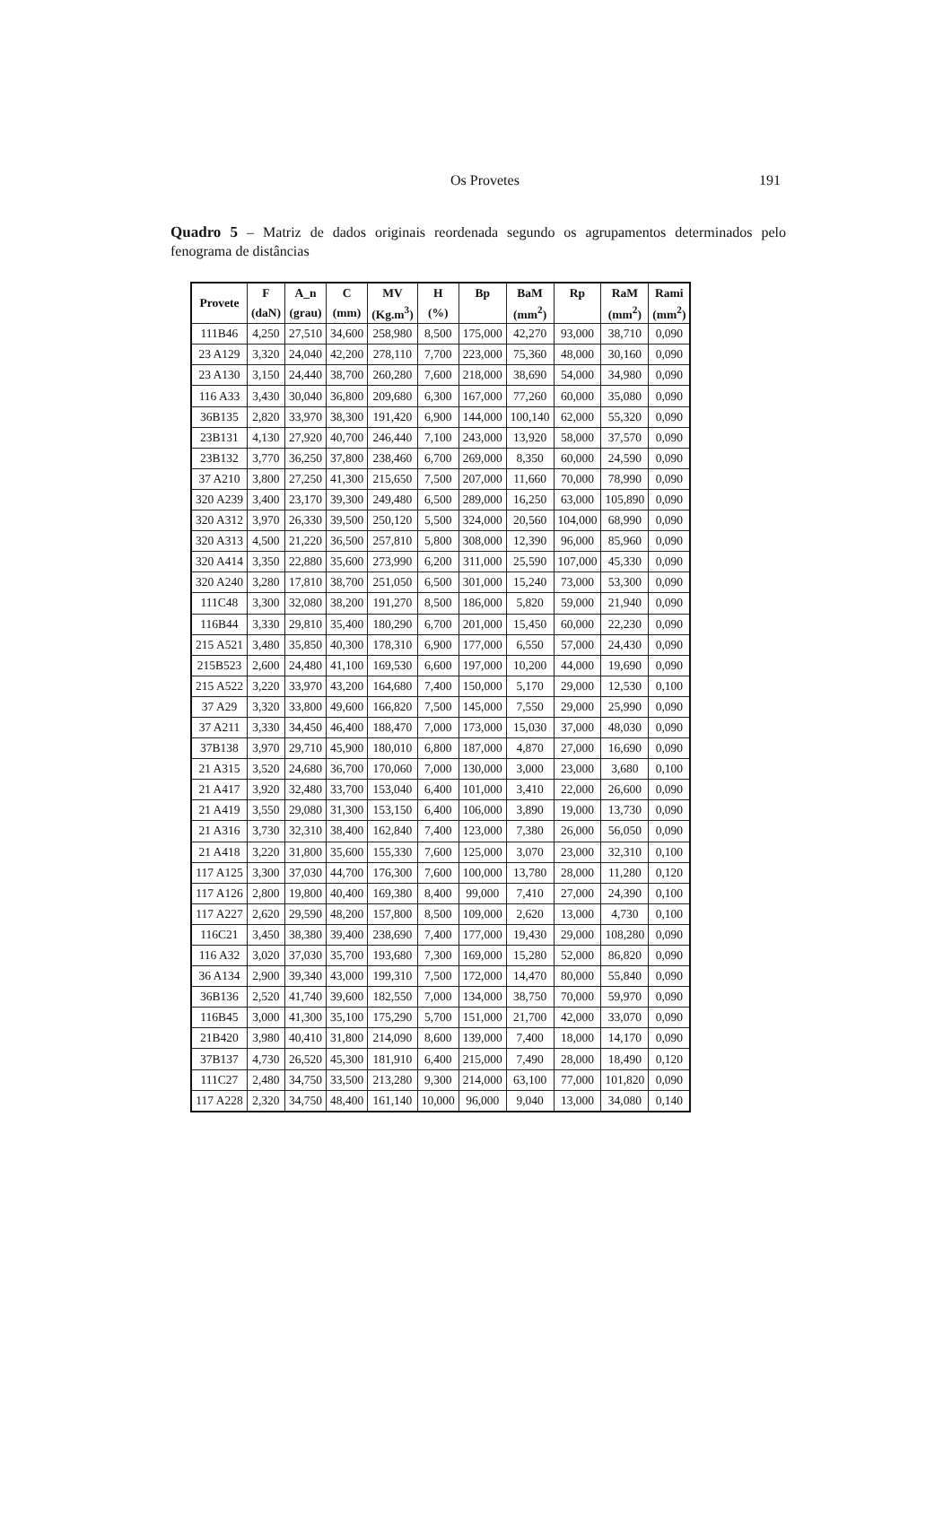Os Provetes 191
Quadro 5 – Matriz de dados originais reordenada segundo os agrupamentos determinados pelo fenograma de distâncias
| Provete | F | A_n | C | MV | H | Bp | BaM | Rp | RaM | Rami |
| --- | --- | --- | --- | --- | --- | --- | --- | --- | --- | --- |
| | (daN) | (grau) | (mm) | (Kg.m<sup>3</sup>) | (%) | | (mm<sup>2</sup>) | | (mm<sup>2</sup>) | (mm<sup>2</sup>) |
| 111B46 | 4,250 | 27,510 | 34,600 | 258,980 | 8,500 | 175,000 | 42,270 | 93,000 | 38,710 | 0,090 |
| 23 A129 | 3,320 | 24,040 | 42,200 | 278,110 | 7,700 | 223,000 | 75,360 | 48,000 | 30,160 | 0,090 |
| 23 A130 | 3,150 | 24,440 | 38,700 | 260,280 | 7,600 | 218,000 | 38,690 | 54,000 | 34,980 | 0,090 |
| 116 A33 | 3,430 | 30,040 | 36,800 | 209,680 | 6,300 | 167,000 | 77,260 | 60,000 | 35,080 | 0,090 |
| 36B135 | 2,820 | 33,970 | 38,300 | 191,420 | 6,900 | 144,000 | 100,140 | 62,000 | 55,320 | 0,090 |
| 23B131 | 4,130 | 27,920 | 40,700 | 246,440 | 7,100 | 243,000 | 13,920 | 58,000 | 37,570 | 0,090 |
| 23B132 | 3,770 | 36,250 | 37,800 | 238,460 | 6,700 | 269,000 | 8,350 | 60,000 | 24,590 | 0,090 |
| 37 A210 | 3,800 | 27,250 | 41,300 | 215,650 | 7,500 | 207,000 | 11,660 | 70,000 | 78,990 | 0,090 |
| 320 A239 | 3,400 | 23,170 | 39,300 | 249,480 | 6,500 | 289,000 | 16,250 | 63,000 | 105,890 | 0,090 |
| 320 A312 | 3,970 | 26,330 | 39,500 | 250,120 | 5,500 | 324,000 | 20,560 | 104,000 | 68,990 | 0,090 |
| 320 A313 | 4,500 | 21,220 | 36,500 | 257,810 | 5,800 | 308,000 | 12,390 | 96,000 | 85,960 | 0,090 |
| 320 A414 | 3,350 | 22,880 | 35,600 | 273,990 | 6,200 | 311,000 | 25,590 | 107,000 | 45,330 | 0,090 |
| 320 A240 | 3,280 | 17,810 | 38,700 | 251,050 | 6,500 | 301,000 | 15,240 | 73,000 | 53,300 | 0,090 |
| 111C48 | 3,300 | 32,080 | 38,200 | 191,270 | 8,500 | 186,000 | 5,820 | 59,000 | 21,940 | 0,090 |
| 116B44 | 3,330 | 29,810 | 35,400 | 180,290 | 6,700 | 201,000 | 15,450 | 60,000 | 22,230 | 0,090 |
| 215 A521 | 3,480 | 35,850 | 40,300 | 178,310 | 6,900 | 177,000 | 6,550 | 57,000 | 24,430 | 0,090 |
| 215B523 | 2,600 | 24,480 | 41,100 | 169,530 | 6,600 | 197,000 | 10,200 | 44,000 | 19,690 | 0,090 |
| 215 A522 | 3,220 | 33,970 | 43,200 | 164,680 | 7,400 | 150,000 | 5,170 | 29,000 | 12,530 | 0,100 |
| 37 A29 | 3,320 | 33,800 | 49,600 | 166,820 | 7,500 | 145,000 | 7,550 | 29,000 | 25,990 | 0,090 |
| 37 A211 | 3,330 | 34,450 | 46,400 | 188,470 | 7,000 | 173,000 | 15,030 | 37,000 | 48,030 | 0,090 |
| 37B138 | 3,970 | 29,710 | 45,900 | 180,010 | 6,800 | 187,000 | 4,870 | 27,000 | 16,690 | 0,090 |
| 21 A315 | 3,520 | 24,680 | 36,700 | 170,060 | 7,000 | 130,000 | 3,000 | 23,000 | 3,680 | 0,100 |
| 21 A417 | 3,920 | 32,480 | 33,700 | 153,040 | 6,400 | 101,000 | 3,410 | 22,000 | 26,600 | 0,090 |
| 21 A419 | 3,550 | 29,080 | 31,300 | 153,150 | 6,400 | 106,000 | 3,890 | 19,000 | 13,730 | 0,090 |
| 21 A316 | 3,730 | 32,310 | 38,400 | 162,840 | 7,400 | 123,000 | 7,380 | 26,000 | 56,050 | 0,090 |
| 21 A418 | 3,220 | 31,800 | 35,600 | 155,330 | 7,600 | 125,000 | 3,070 | 23,000 | 32,310 | 0,100 |
| 117 A125 | 3,300 | 37,030 | 44,700 | 176,300 | 7,600 | 100,000 | 13,780 | 28,000 | 11,280 | 0,120 |
| 117 A126 | 2,800 | 19,800 | 40,400 | 169,380 | 8,400 | 99,000 | 7,410 | 27,000 | 24,390 | 0,100 |
| 117 A227 | 2,620 | 29,590 | 48,200 | 157,800 | 8,500 | 109,000 | 2,620 | 13,000 | 4,730 | 0,100 |
| 116C21 | 3,450 | 38,380 | 39,400 | 238,690 | 7,400 | 177,000 | 19,430 | 29,000 | 108,280 | 0,090 |
| 116 A32 | 3,020 | 37,030 | 35,700 | 193,680 | 7,300 | 169,000 | 15,280 | 52,000 | 86,820 | 0,090 |
| 36 A134 | 2,900 | 39,340 | 43,000 | 199,310 | 7,500 | 172,000 | 14,470 | 80,000 | 55,840 | 0,090 |
| 36B136 | 2,520 | 41,740 | 39,600 | 182,550 | 7,000 | 134,000 | 38,750 | 70,000 | 59,970 | 0,090 |
| 116B45 | 3,000 | 41,300 | 35,100 | 175,290 | 5,700 | 151,000 | 21,700 | 42,000 | 33,070 | 0,090 |
| 21B420 | 3,980 | 40,410 | 31,800 | 214,090 | 8,600 | 139,000 | 7,400 | 18,000 | 14,170 | 0,090 |
| 37B137 | 4,730 | 26,520 | 45,300 | 181,910 | 6,400 | 215,000 | 7,490 | 28,000 | 18,490 | 0,120 |
| 111C27 | 2,480 | 34,750 | 33,500 | 213,280 | 9,300 | 214,000 | 63,100 | 77,000 | 101,820 | 0,090 |
| 117 A228 | 2,320 | 34,750 | 48,400 | 161,140 | 10,000 | 96,000 | 9,040 | 13,000 | 34,080 | 0,140 |